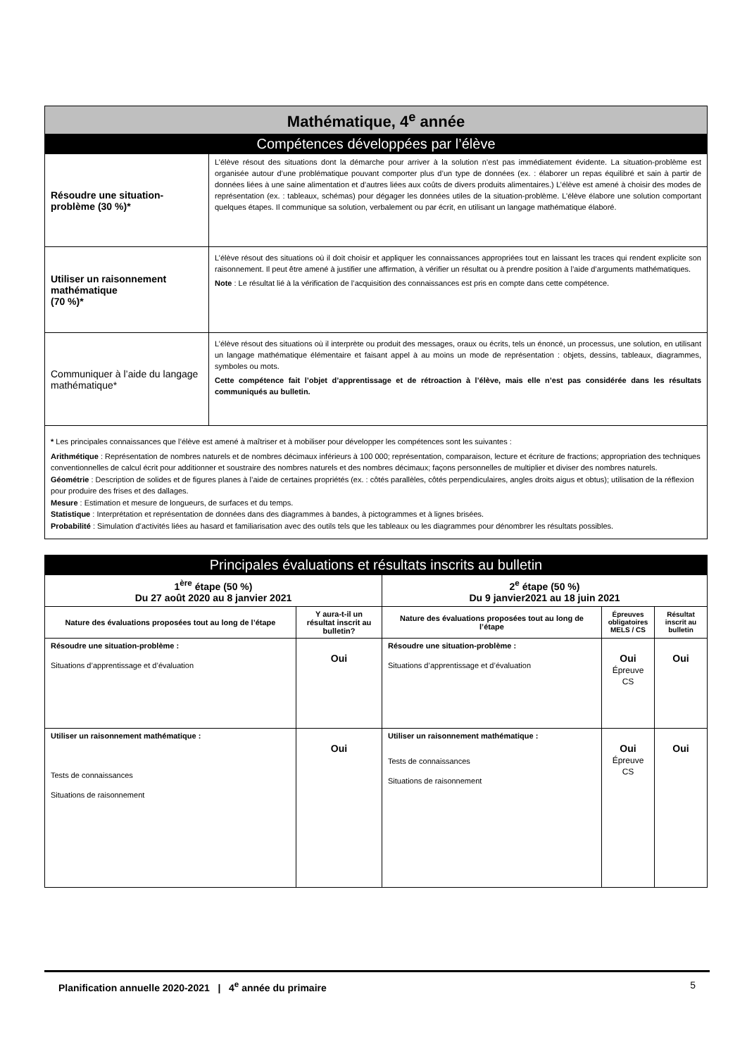| Mathématique, 4<sup>e</sup> année | |
| Compétences développées par l’élève | |
| Résoudre une situation-problème (30 %)* | L’élève résout des situations dont la démarche pour arriver à la solution n’est pas immédiatement évidente. La situation-problème est organisée autour d’une problématique pouvant comporter plus d’un type de données (ex. : élaborer un repas équilibré et sain à partir de données liées à une saine alimentation et d’autres liées aux coûts de divers produits alimentaires.) L’élève est amené à choisir des modes de représentation (ex. : tableaux, schémas) pour dégager les données utiles de la situation-problème. L’élève élabore une solution comportant quelques étapes. Il communique sa solution, verbalement ou par écrit, en utilisant un langage mathématique élaboré. |
| Utiliser un raisonnement mathématique (70 %)* | L’élève résout des situations où il doit choisir et appliquer les connaissances appropriées tout en laissant les traces qui rendent explicite son raisonnement. Il peut être amené à justifier une affirmation, à vérifier un résultat ou à prendre position à l’aide d’arguments mathématiques. Note : Le résultat lié à la vérification de l’acquisition des connaissances est pris en compte dans cette compétence. |
| Communiquer à l’aide du langage mathématique* | L’élève résout des situations où il interprète ou produit des messages, oraux ou écrits, tels un énoncé, un processus, une solution, en utilisant un langage mathématique élémentaire et faisant appel à au moins un mode de représentation : objets, dessins, tableaux, diagrammes, symboles ou mots. Cette compétence fait l’objet d’apprentissage et de rétroaction à l’élève, mais elle n’est pas considérée dans les résultats communiqués au bulletin. |
| * Les principales connaissances que l’élève est amené à maîtriser et à mobiliser pour développer les compétences sont les suivantes : Arithmétique : Représentation de nombres naturels et de nombres décimaux inférieurs à 100 000; représentation, comparaison, lecture et écriture de fractions; appropriation des techniques conventionnelles de calcul écrit pour additionner et soustraire des nombres naturels et des nombres décimaux; façons personnelles de multiplier et diviser des nombres naturels. Géométrie : Description de solides et de figures planes à l’aide de certaines propriétés (ex. : côtés parallèles, côtés perpendiculaires, angles droits aigus et obtus); utilisation de la réflexion pour produire des frises et des dallages. Mesure : Estimation et mesure de longueurs, de surfaces et du temps. Statistique : Interprétation et représentation de données dans des diagrammes à bandes, à pictogrammes et à lignes brisées. Probabilité : Simulation d’activités liées au hasard et familiarisation avec des outils tels que les tableaux ou les diagrammes pour dénombrer les résultats possibles. | |
| Principales évaluations et résultats inscrits au bulletin | | | | |
| 1<sup>ère</sup> étape (50 %) Du 27 août 2020 au 8 janvier 2021 | | 2<sup>e</sup> étape (50 %) Du 9 janvier2021 au 18 juin 2021 | | |
| Nature des évaluations proposées tout au long de l’étape | Y aura-t-il un résultat inscrit au bulletin? | Nature des évaluations proposées tout au long de l’étape | Épreuves obligatoires MELS / CS | Résultat inscrit au bulletin |
| Résoudre une situation-problème : Situations d’apprentissage et d’évaluation | Oui | Résoudre une situation-problème : Situations d’apprentissage et d’évaluation | Oui Épreuve CS | Oui |
| Utiliser un raisonnement mathématique : Tests de connaissances Situations de raisonnement | Oui | Utiliser un raisonnement mathématique : Tests de connaissances Situations de raisonnement | Oui Épreuve CS | Oui |
Planification annuelle 2020-2021 | 4<sup>e</sup> année du primaire 5